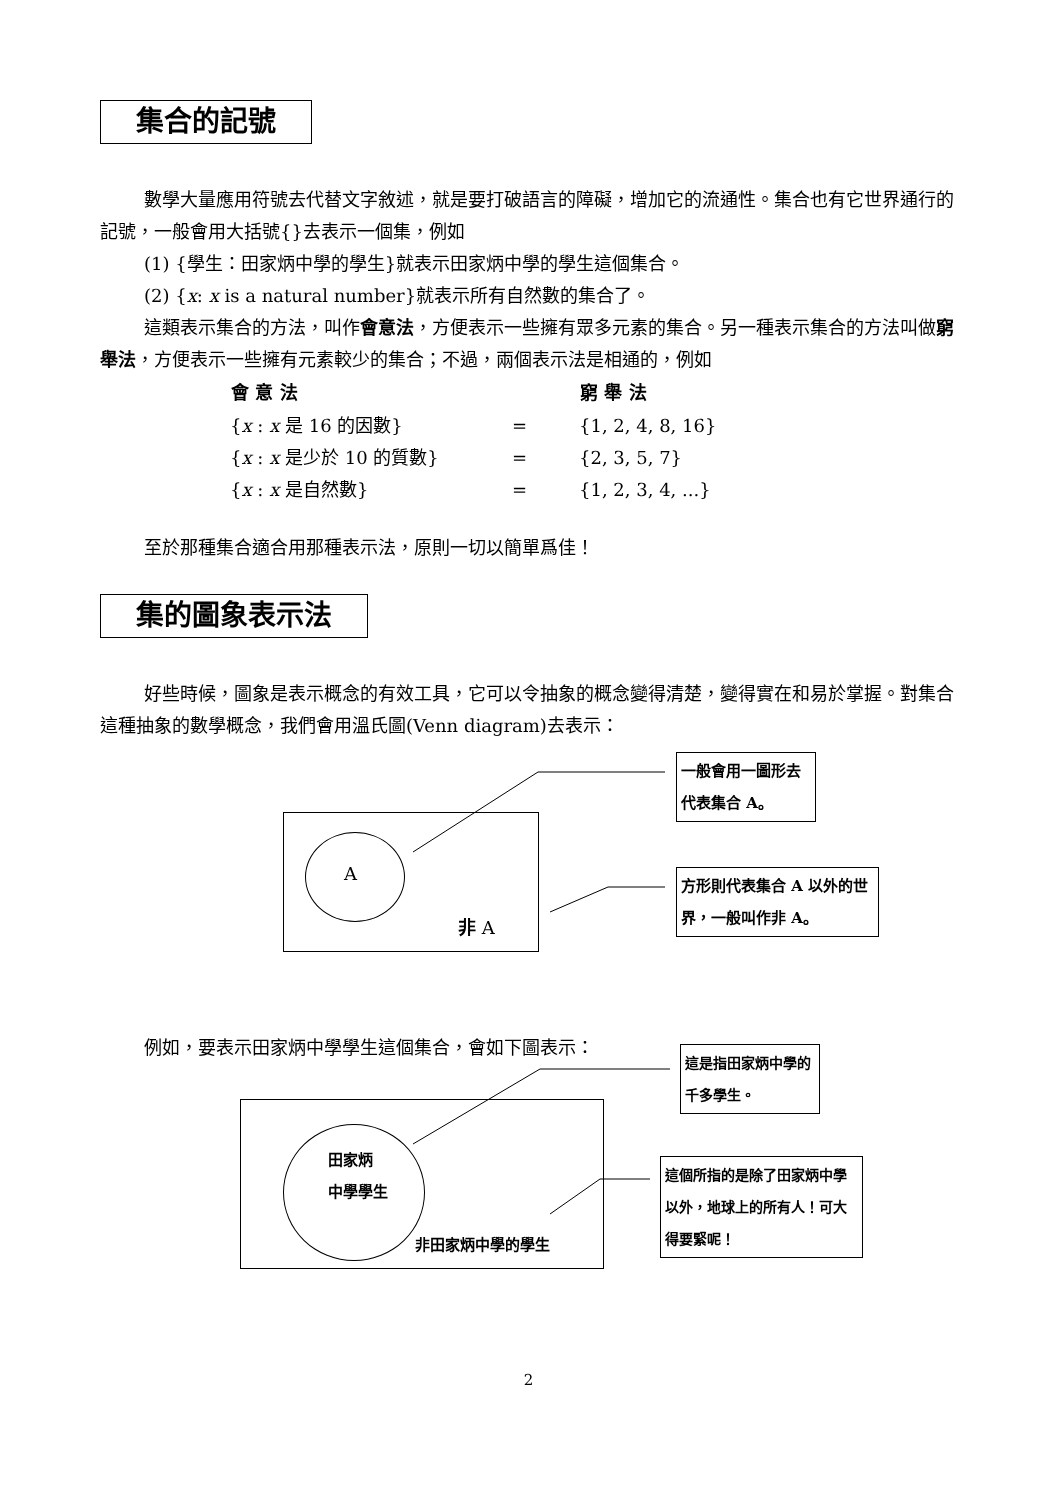集合的記號
數學大量應用符號去代替文字敘述，就是要打破語言的障礙，增加它的流通性。集合也有它世界通行的記號，一般會用大括號{}去表示一個集，例如
(1) {學生：田家炳中學的學生}就表示田家炳中學的學生這個集合。
(2) {x: x is a natural number}就表示所有自然數的集合了。
這類表示集合的方法，叫作會意法，方便表示一些擁有眾多元素的集合。另一種表示集合的方法叫做窮舉法，方便表示一些擁有元素較少的集合；不過，兩個表示法是相通的，例如
| 會 意 法 | | 窮 舉 法 |
| --- | --- | --- |
| { x : x 是 16 的因數} | = | {1, 2, 4, 8, 16} |
| { x : x 是少於 10 的質數} | = | {2, 3, 5, 7} |
| { x : x 是自然數} | = | {1, 2, 3, 4, ...} |
至於那種集合適合用那種表示法，原則一切以簡單爲佳！
集的圖象表示法
好些時候，圖象是表示概念的有效工具，它可以令抽象的概念變得清楚，變得實在和易於掌握。對集合這種抽象的數學概念，我們會用溫氏圖(Venn diagram)去表示：
A
非 A
一般會用一圖形去代表集合 A。
方形則代表集合 A 以外的世界，一般叫作非 A。
例如，要表示田家炳中學學生這個集合，會如下圖表示：
田家炳
中學學生
非田家炳中學的學生
這是指田家炳中學的千多學生。
這個所指的是除了田家炳中學以外，地球上的所有人！可大得要緊呢！
2